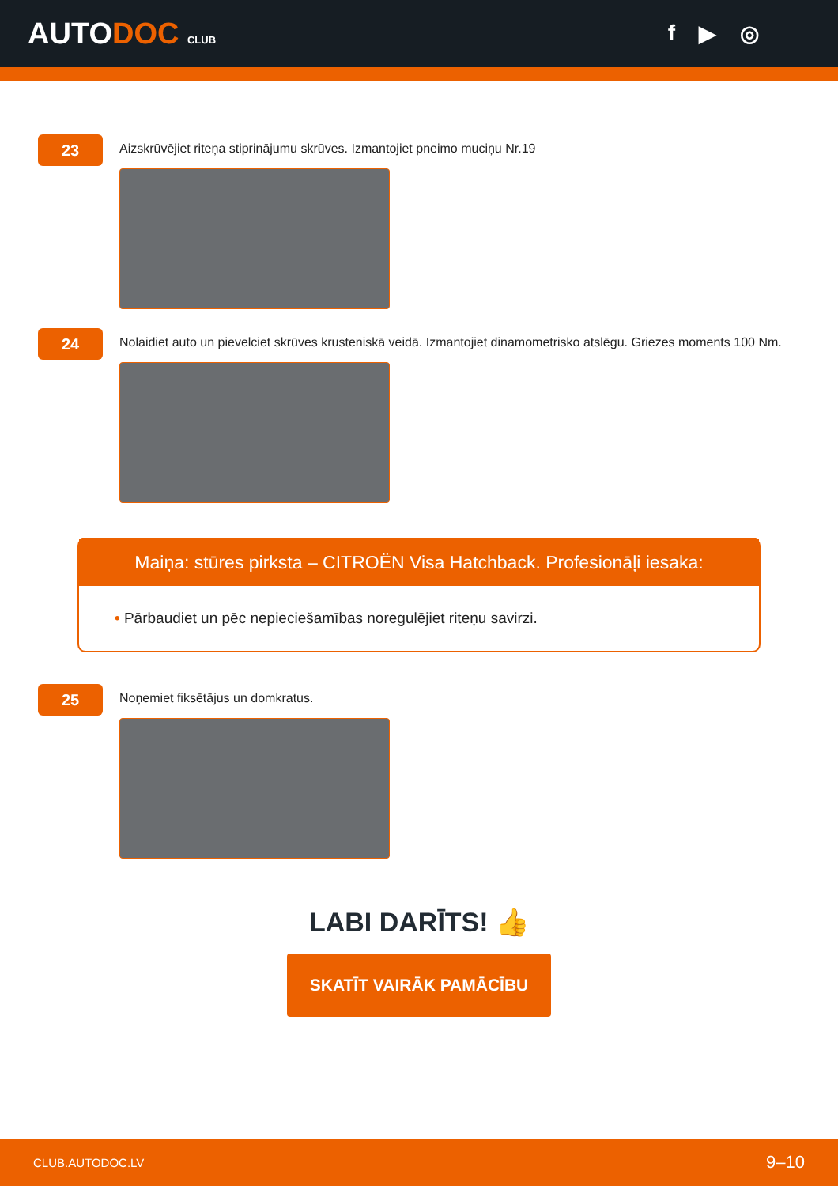AUTODOC CLUB
f ▶ ◎
23
Aizskrūvējiet riteņa stiprinājumu skrūves. Izmantojiet pneimo muciņu Nr.19
24
Nolaidiet auto un pievelciet skrūves krusteniskā veidā. Izmantojiet dinamometrisko atslēgu. Griezes moments 100 Nm.
Maiņa: stūres pirksta – CITROËN Visa Hatchback. Profesionāļi iesaka:
• Pārbaudiet un pēc nepieciešamības noregulējiet riteņu savirzi.
25
Noņemiet fiksētājus un domkratus.
LABI DARĪTS! 👍
SKATĪT VAIRĀK PAMĀCĪBU
CLUB.AUTODOC.LV 9–10